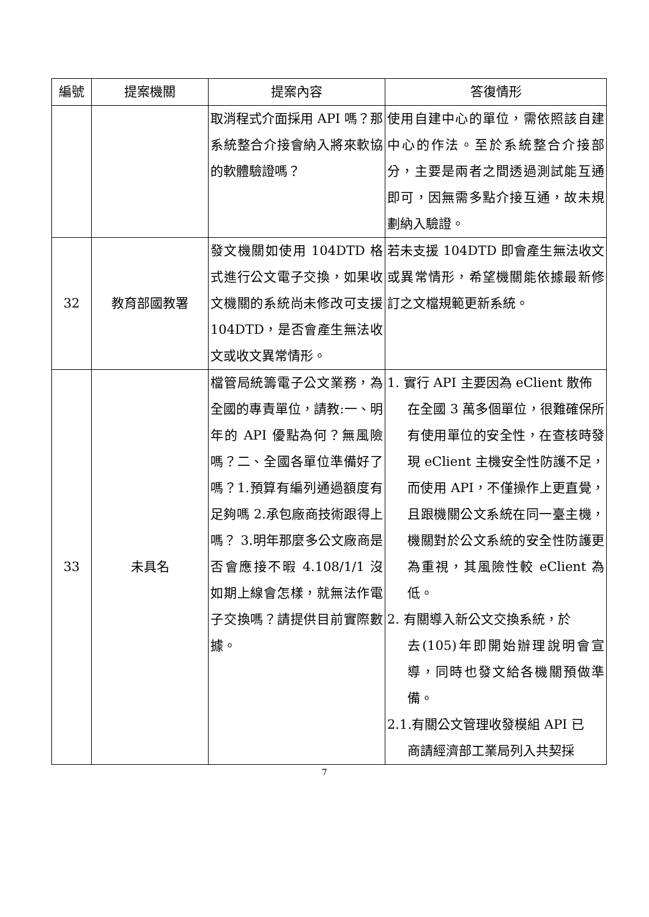| 編號 | 提案機關 | 提案內容 | 答復情形 |
| --- | --- | --- | --- |
| | | 取消程式介面採用 API 嗎？那系統整合介接會納入將來軟協的軟體驗證嗎？ | 使用自建中心的單位，需依照該自建中心的作法。至於系統整合介接部分，主要是兩者之間透過測試能互通即可，因無需多點介接互通，故未規劃納入驗證。 |
| 32 | 教育部國教署 | 發文機關如使用 104DTD 格式進行公文電子交換，如果收文機關的系統尚未修改可支援 104DTD，是否會產生無法收文或收文異常情形。 | 若未支援 104DTD 即會產生無法收文或異常情形，希望機關能依據最新修訂之文檔規範更新系統。 |
| 33 | 未具名 | 檔管局統籌電子公文業務，為全國的專責單位，請教:一、明年的 API 優點為何？無風險嗎？二、全國各單位準備好了嗎？1.預算有編列通過額度有足夠嗎 2.承包廠商技術跟得上嗎？ 3.明年那麼多公文廠商是否會應接不暇 4.108/1/1 沒如期上線會怎樣，就無法作電子交換嗎？請提供目前實際數據。 | 1. 實行 API 主要因為 eClient 散佈 在全國 3 萬多個單位，很難確保所有使用單位的安全性，在查核時發現 eClient 主機安全性防護不足，而使用 API，不僅操作上更直覺，且跟機關公文系統在同一臺主機，機關對於公文系統的安全性防護更為重視，其風險性較 eClient 為低。 2. 有關導入新公文交換系統，於 去(105)年即開始辦理說明會宣導，同時也發文給各機關預做準備。 2.1.有關公文管理收發模組 API 已 商請經濟部工業局列入共契採 |
7